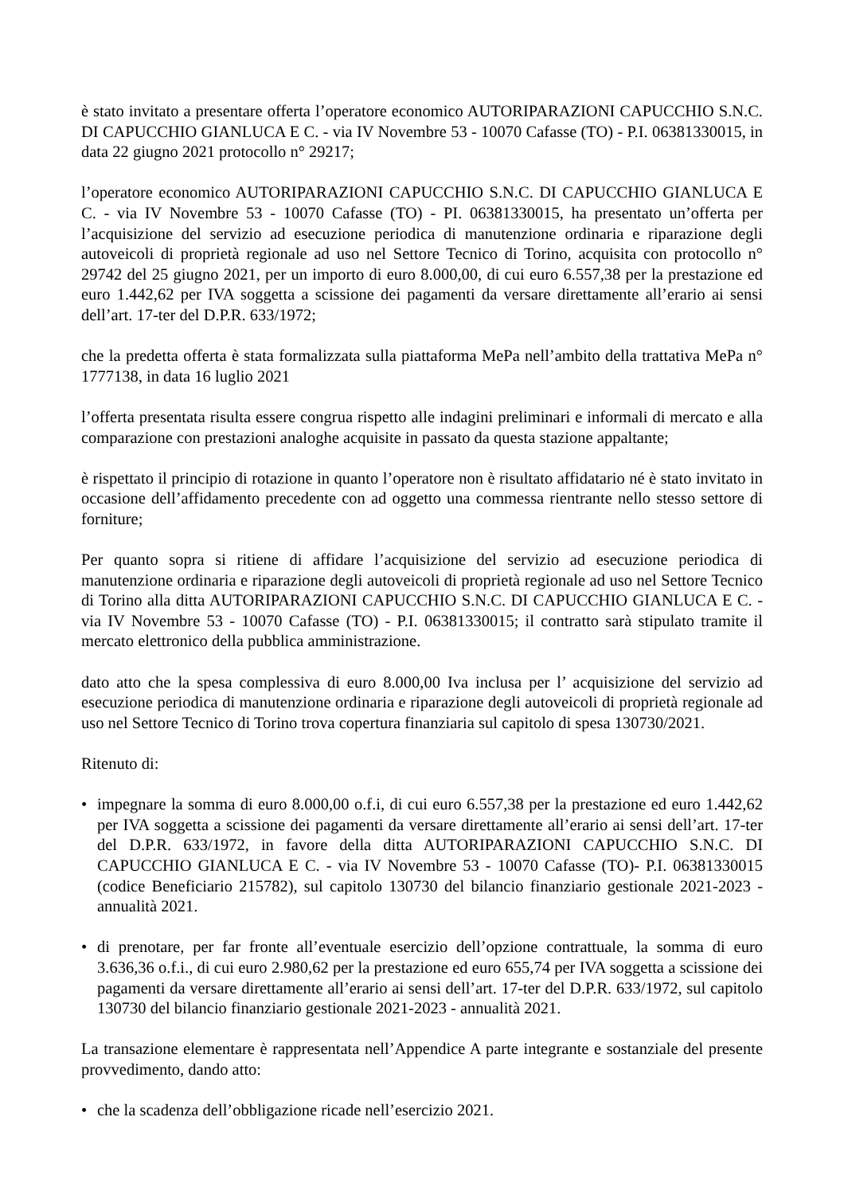è stato invitato a presentare offerta l’operatore economico AUTORIPARAZIONI CAPUCCHIO S.N.C. DI CAPUCCHIO GIANLUCA E C. - via IV Novembre 53 - 10070 Cafasse (TO) - P.I. 06381330015, in data 22 giugno 2021 protocollo n° 29217;
l’operatore economico AUTORIPARAZIONI CAPUCCHIO S.N.C. DI CAPUCCHIO GIANLUCA E C. - via IV Novembre 53 - 10070 Cafasse (TO) - PI. 06381330015, ha presentato un’offerta per l’acquisizione del servizio ad esecuzione periodica di manutenzione ordinaria e riparazione degli autoveicoli di proprietà regionale ad uso nel Settore Tecnico di Torino, acquisita con protocollo n° 29742 del 25 giugno 2021, per un importo di euro 8.000,00, di cui euro 6.557,38 per la prestazione ed euro 1.442,62 per IVA soggetta a scissione dei pagamenti da versare direttamente all’erario ai sensi dell’art. 17-ter del D.P.R. 633/1972;
che la predetta offerta è stata formalizzata sulla piattaforma MePa nell’ambito della trattativa MePa n° 1777138, in data 16 luglio 2021
l’offerta presentata risulta essere congrua rispetto alle indagini preliminari e informali di mercato e alla comparazione con prestazioni analoghe acquisite in passato da questa stazione appaltante;
è rispettato il principio di rotazione in quanto l’operatore non è risultato affidatario né è stato invitato in occasione dell’affidamento precedente con ad oggetto una commessa rientrante nello stesso settore di forniture;
Per quanto sopra si ritiene di affidare l’acquisizione del servizio ad esecuzione periodica di manutenzione ordinaria e riparazione degli autoveicoli di proprietà regionale ad uso nel Settore Tecnico di Torino alla ditta AUTORIPARAZIONI CAPUCCHIO S.N.C. DI CAPUCCHIO GIANLUCA E C. - via IV Novembre 53 - 10070 Cafasse (TO) - P.I. 06381330015; il contratto sarà stipulato tramite il mercato elettronico della pubblica amministrazione.
dato atto che la spesa complessiva di euro 8.000,00 Iva inclusa per l’ acquisizione del servizio ad esecuzione periodica di manutenzione ordinaria e riparazione degli autoveicoli di proprietà regionale ad uso nel Settore Tecnico di Torino trova copertura finanziaria sul capitolo di spesa 130730/2021.
Ritenuto di:
• impegnare la somma di euro 8.000,00 o.f.i, di cui euro 6.557,38 per la prestazione ed euro 1.442,62 per IVA soggetta a scissione dei pagamenti da versare direttamente all’erario ai sensi dell’art. 17-ter del D.P.R. 633/1972, in favore della ditta AUTORIPARAZIONI CAPUCCHIO S.N.C. DI CAPUCCHIO GIANLUCA E C. - via IV Novembre 53 - 10070 Cafasse (TO)- P.I. 06381330015 (codice Beneficiario 215782), sul capitolo 130730 del bilancio finanziario gestionale 2021-2023 - annualità 2021.
• di prenotare, per far fronte all’eventuale esercizio dell’opzione contrattuale, la somma di euro 3.636,36 o.f.i., di cui euro 2.980,62 per la prestazione ed euro 655,74 per IVA soggetta a scissione dei pagamenti da versare direttamente all’erario ai sensi dell’art. 17-ter del D.P.R. 633/1972, sul capitolo 130730 del bilancio finanziario gestionale 2021-2023 - annualità 2021.
La transazione elementare è rappresentata nell’Appendice A parte integrante e sostanziale del presente provvedimento, dando atto:
• che la scadenza dell’obbligazione ricade nell’esercizio 2021.